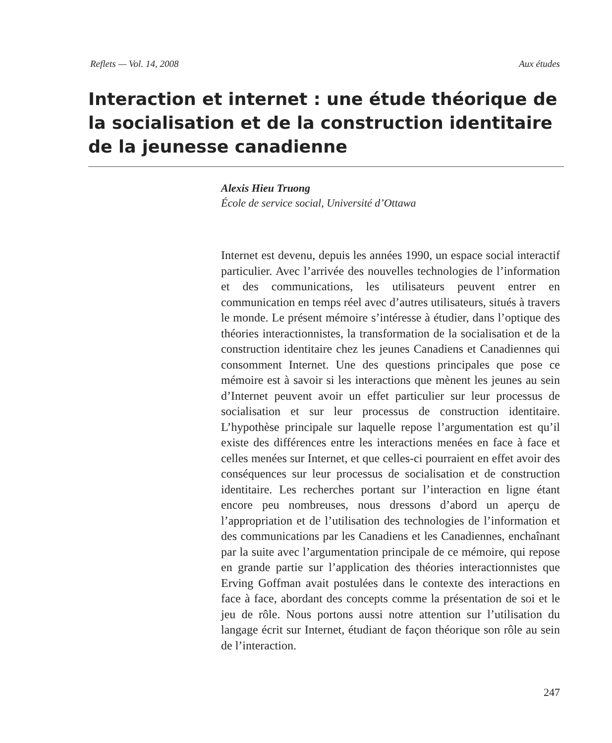Reflets — Vol. 14, 2008 Aux études
Interaction et internet : une étude théorique de la socialisation et de la construction identitaire de la jeunesse canadienne
Alexis Hieu Truong
École de service social, Université d’Ottawa
Internet est devenu, depuis les années 1990, un espace social interactif particulier. Avec l’arrivée des nouvelles technologies de l’information et des communications, les utilisateurs peuvent entrer en communication en temps réel avec d’autres utilisateurs, situés à travers le monde. Le présent mémoire s’intéresse à étudier, dans l’optique des théories interactionnistes, la transformation de la socialisation et de la construction identitaire chez les jeunes Canadiens et Canadiennes qui consomment Internet. Une des questions principales que pose ce mémoire est à savoir si les interactions que mènent les jeunes au sein d’Internet peuvent avoir un effet particulier sur leur processus de socialisation et sur leur processus de construction identitaire. L’hypothèse principale sur laquelle repose l’argumentation est qu’il existe des différences entre les interactions menées en face à face et celles menées sur Internet, et que celles-ci pourraient en effet avoir des conséquences sur leur processus de socialisation et de construction identitaire. Les recherches portant sur l’interaction en ligne étant encore peu nombreuses, nous dressons d’abord un aperçu de l’appropriation et de l’utilisation des technologies de l’information et des communications par les Canadiens et les Canadiennes, enchaînant par la suite avec l’argumentation principale de ce mémoire, qui repose en grande partie sur l’application des théories interactionnistes que Erving Goffman avait postulées dans le contexte des interactions en face à face, abordant des concepts comme la présentation de soi et le jeu de rôle. Nous portons aussi notre attention sur l’utilisation du langage écrit sur Internet, étudiant de façon théorique son rôle au sein de l’interaction.
247